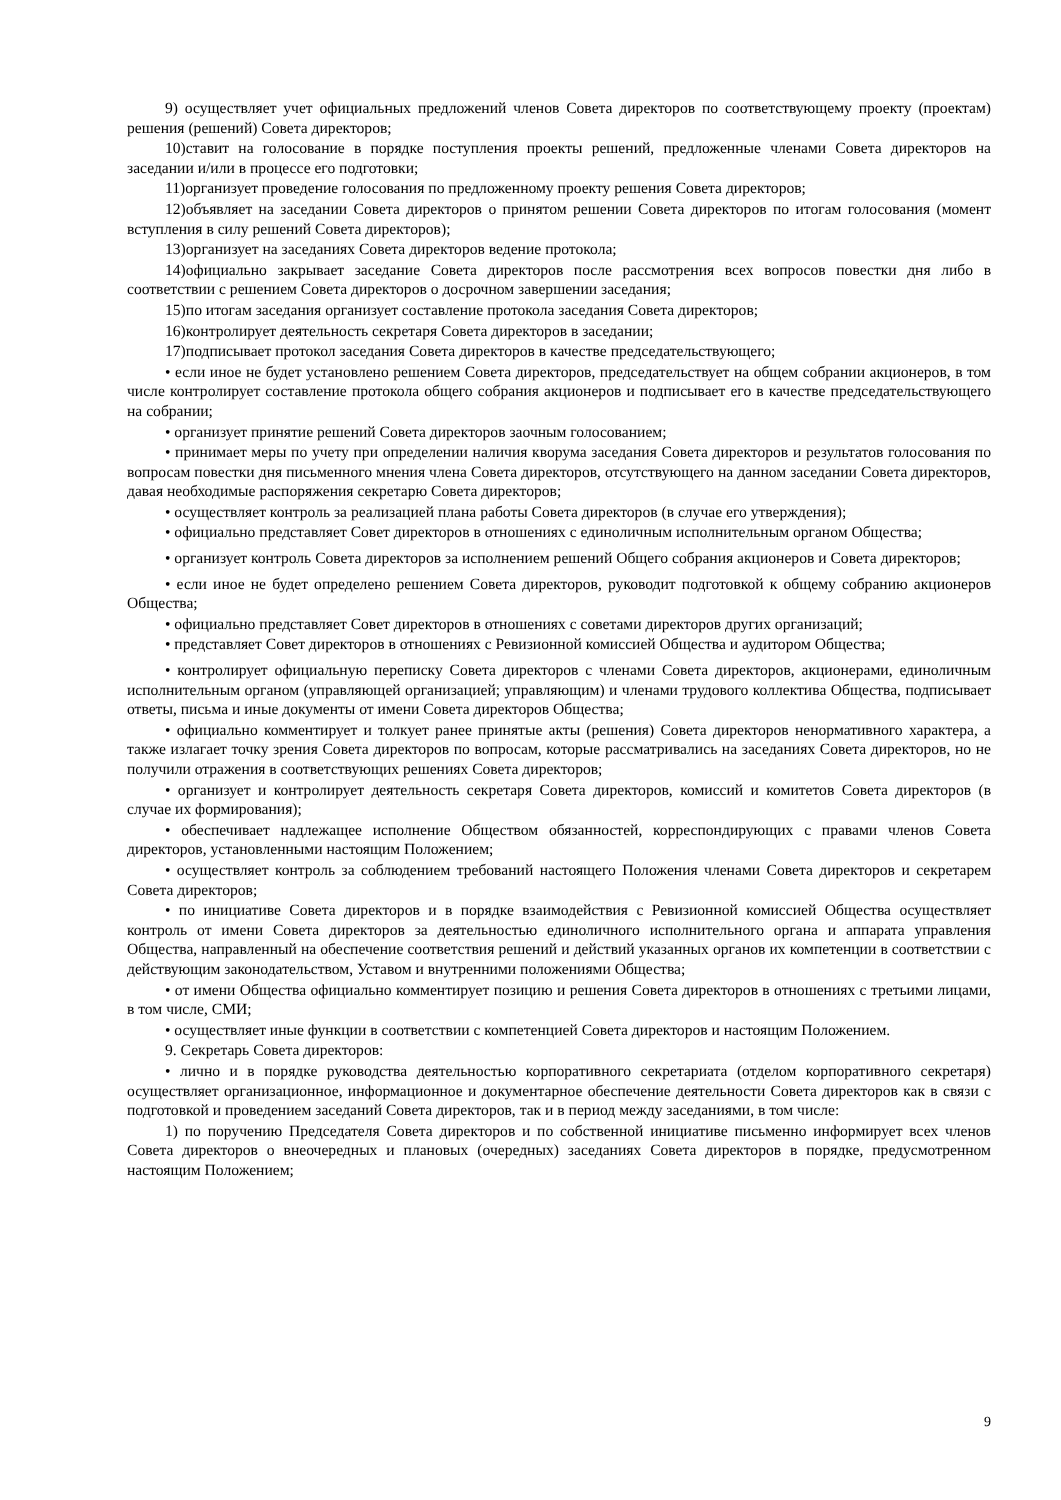9) осуществляет учет официальных предложений членов Совета директоров по соответствующему проекту (проектам) решения (решений) Совета директоров;
10)ставит на голосование в порядке поступления проекты решений, предложенные членами Совета директоров на заседании и/или в процессе его подготовки;
11)организует проведение голосования по предложенному проекту решения Совета директоров;
12)объявляет на заседании Совета директоров о принятом решении Совета директоров по итогам голосования (момент вступления в силу решений Совета директоров);
13)организует на заседаниях Совета директоров ведение протокола;
14)официально закрывает заседание Совета директоров после рассмотрения всех вопросов повестки дня либо в соответствии с решением Совета директоров о досрочном завершении заседания;
15)по итогам заседания организует составление протокола заседания Совета директоров;
16)контролирует деятельность секретаря Совета директоров в заседании;
17)подписывает протокол заседания Совета директоров в качестве председательствующего;
• если иное не будет установлено решением Совета директоров, председательствует на общем собрании акционеров, в том числе контролирует составление протокола общего собрания акционеров и подписывает его в качестве председательствующего на собрании;
• организует принятие решений Совета директоров заочным голосованием;
• принимает меры по учету при определении наличия кворума заседания Совета директоров и результатов голосования по вопросам повестки дня письменного мнения члена Совета директоров, отсутствующего на данном заседании Совета директоров, давая необходимые распоряжения секретарю Совета директоров;
• осуществляет контроль за реализацией плана работы Совета директоров (в случае его утверждения);
• официально представляет Совет директоров в отношениях с единоличным исполнительным органом Общества;
• организует контроль Совета директоров за исполнением решений Общего собрания акционеров и Совета директоров;
• если иное не будет определено решением Совета директоров, руководит подготовкой к общему собранию акционеров Общества;
• официально представляет Совет директоров в отношениях с советами директоров других организаций;
• представляет Совет директоров в отношениях с Ревизионной комиссией Общества и аудитором Общества;
• контролирует официальную переписку Совета директоров с членами Совета директоров, акционерами, единоличным исполнительным органом (управляющей организацией; управляющим) и членами трудового коллектива Общества, подписывает ответы, письма и иные документы от имени Совета директоров Общества;
• официально комментирует и толкует ранее принятые акты (решения) Совета директоров ненормативного характера, а также излагает точку зрения Совета директоров по вопросам, которые рассматривались на заседаниях Совета директоров, но не получили отражения в соответствующих решениях Совета директоров;
• организует и контролирует деятельность секретаря Совета директоров, комиссий и комитетов Совета директоров (в случае их формирования);
• обеспечивает надлежащее исполнение Обществом обязанностей, корреспондирующих с правами членов Совета директоров, установленными настоящим Положением;
• осуществляет контроль за соблюдением требований настоящего Положения членами Совета директоров и секретарем Совета директоров;
• по инициативе Совета директоров и в порядке взаимодействия с Ревизионной комиссией Общества осуществляет контроль от имени Совета директоров за деятельностью единоличного исполнительного органа и аппарата управления Общества, направленный на обеспечение соответствия решений и действий указанных органов их компетенции в соответствии с действующим законодательством, Уставом и внутренними положениями Общества;
• от имени Общества официально комментирует позицию и решения Совета директоров в отношениях с третьими лицами, в том числе, СМИ;
• осуществляет иные функции в соответствии с компетенцией Совета директоров и настоящим Положением.
9. Секретарь Совета директоров:
• лично и в порядке руководства деятельностью корпоративного секретариата (отделом корпоративного секретаря) осуществляет организационное, информационное и документарное обеспечение деятельности Совета директоров как в связи с подготовкой и проведением заседаний Совета директоров, так и в период между заседаниями, в том числе:
1) по поручению Председателя Совета директоров и по собственной инициативе письменно информирует всех членов Совета директоров о внеочередных и плановых (очередных) заседаниях Совета директоров в порядке, предусмотренном настоящим Положением;
9